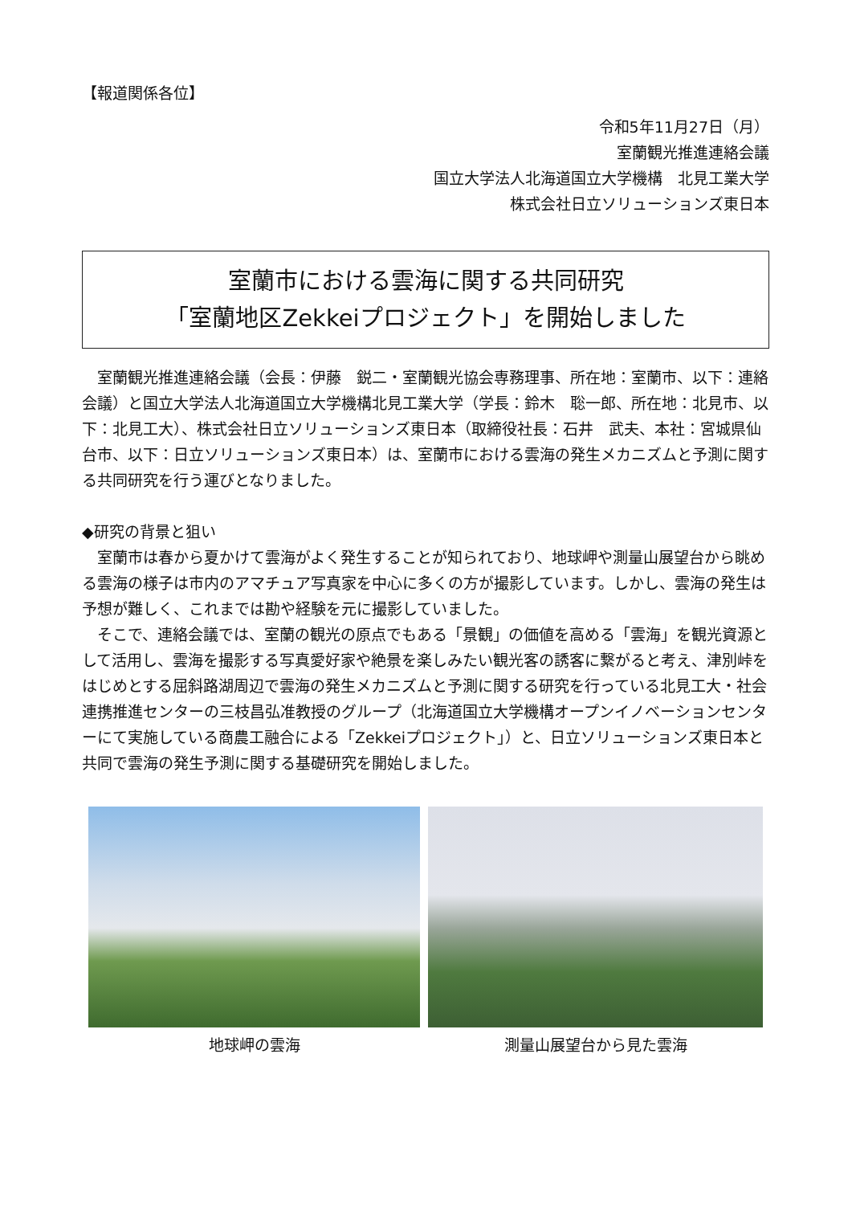【報道関係各位】
令和5年11月27日（月）
室蘭観光推進連絡会議
国立大学法人北海道国立大学機構　北見工業大学
株式会社日立ソリューションズ東日本
室蘭市における雲海に関する共同研究
「室蘭地区Zekkeiプロジェクト」を開始しました
　室蘭観光推進連絡会議（会長：伊藤　鋭二・室蘭観光協会専務理事、所在地：室蘭市、以下：連絡会議）と国立大学法人北海道国立大学機構北見工業大学（学長：鈴木　聡一郎、所在地：北見市、以下：北見工大）、株式会社日立ソリューションズ東日本（取締役社長：石井　武夫、本社：宮城県仙台市、以下：日立ソリューションズ東日本）は、室蘭市における雲海の発生メカニズムと予測に関する共同研究を行う運びとなりました。
◆研究の背景と狙い
　室蘭市は春から夏かけて雲海がよく発生することが知られており、地球岬や測量山展望台から眺める雲海の様子は市内のアマチュア写真家を中心に多くの方が撮影しています。しかし、雲海の発生は予想が難しく、これまでは勘や経験を元に撮影していました。
　そこで、連絡会議では、室蘭の観光の原点でもある「景観」の価値を高める「雲海」を観光資源として活用し、雲海を撮影する写真愛好家や絶景を楽しみたい観光客の誘客に繋がると考え、津別峠をはじめとする屈斜路湖周辺で雲海の発生メカニズムと予測に関する研究を行っている北見工大・社会連携推進センターの三枝昌弘准教授のグループ（北海道国立大学機構オープンイノベーションセンターにて実施している商農工融合による「Zekkeiプロジェクト」）と、日立ソリューションズ東日本と共同で雲海の発生予測に関する基礎研究を開始しました。
地球岬の雲海 測量山展望台から見た雲海